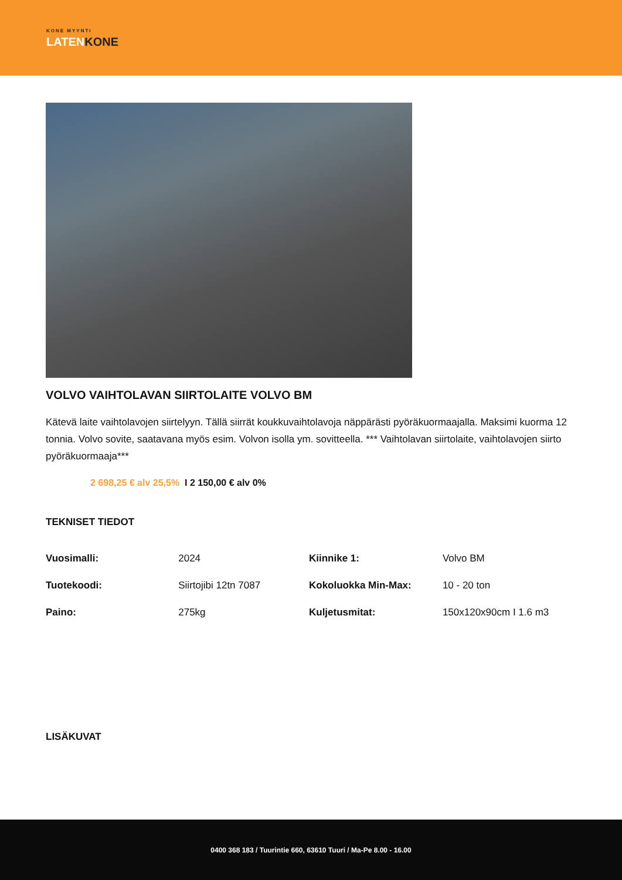KONE MYYNTI
LATENKONE
VOLVO VAIHTOLAVAN SIIRTOLAITE VOLVO BM
Kätevä laite vaihtolavojen siirtelyyn. Tällä siirrät koukkuvaihtolavoja näppärästi pyöräkuormaajalla. Maksimi kuorma 12 tonnia. Volvo sovite, saatavana myös esim. Volvon isolla ym. sovitteella. *** Vaihtolavan siirtolaite, vaihtolavojen siirto pyöräkuormaaja***
2 698,25 € alv 25,5% I 2 150,00 € alv 0%
TEKNISET TIEDOT
| Vuosimalli: | 2024 | Kiinnike 1: | Volvo BM |
| Tuotekoodi: | Siirtojibi 12tn 7087 | Kokoluokka Min-Max: | 10 - 20 ton |
| Paino: | 275kg | Kuljetusmitat: | 150x120x90cm I 1.6 m3 |
LISÄKUVAT
0400 368 183 / Tuurintie 660, 63610 Tuuri / Ma-Pe 8.00 - 16.00